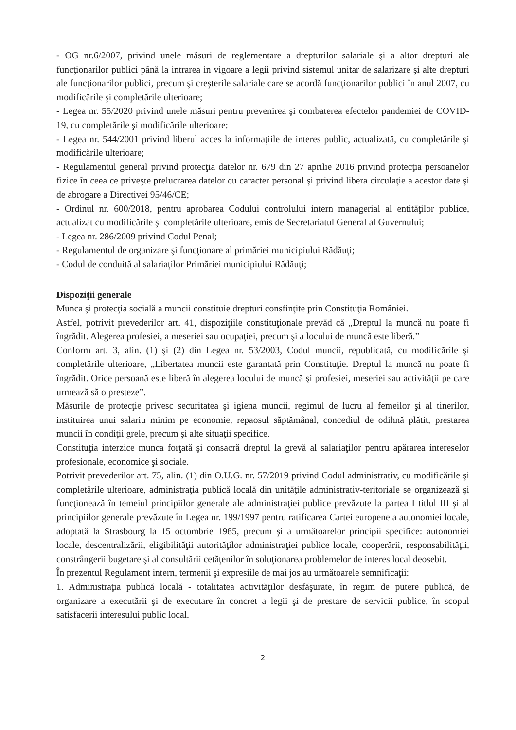- OG nr.6/2007, privind unele măsuri de reglementare a drepturilor salariale şi a altor drepturi ale funcţionarilor publici până la intrarea in vigoare a legii privind sistemul unitar de salarizare şi alte drepturi ale funcţionarilor publici, precum şi creşterile salariale care se acordă funcţionarilor publici în anul 2007, cu modificările şi completările ulterioare;
- Legea nr. 55/2020 privind unele măsuri pentru prevenirea şi combaterea efectelor pandemiei de COVID-19, cu completările şi modificările ulterioare;
- Legea nr. 544/2001 privind liberul acces la informaţiile de interes public, actualizată, cu completările şi modificările ulterioare;
- Regulamentul general privind protecţia datelor nr. 679 din 27 aprilie 2016 privind protecţia persoanelor fizice în ceea ce priveşte prelucrarea datelor cu caracter personal şi privind libera circulaţie a acestor date şi de abrogare a Directivei 95/46/CE;
- Ordinul nr. 600/2018, pentru aprobarea Codului controlului intern managerial al entităţilor publice, actualizat cu modificările şi completările ulterioare, emis de Secretariatul General al Guvernului;
- Legea nr. 286/2009 privind Codul Penal;
- Regulamentul de organizare şi funcţionare al primăriei municipiului Rădăuţi;
- Codul de conduită al salariaţilor Primăriei municipiului Rădăuţi;
Dispoziţii generale
Munca şi protecţia socială a muncii constituie drepturi consfinţite prin Constituţia României.
Astfel, potrivit prevederilor art. 41, dispoziţiile constituţionale prevăd că „Dreptul la muncă nu poate fi îngrădit. Alegerea profesiei, a meseriei sau ocupaţiei, precum şi a locului de muncă este liberă.”
Conform art. 3, alin. (1) şi (2) din Legea nr. 53/2003, Codul muncii, republicată, cu modificările şi completările ulterioare, „Libertatea muncii este garantată prin Constituţie. Dreptul la muncă nu poate fi îngrădit. Orice persoană este liberă în alegerea locului de muncă şi profesiei, meseriei sau activităţii pe care urmează să o presteze”.
Măsurile de protecţie privesc securitatea şi igiena muncii, regimul de lucru al femeilor şi al tinerilor, instituirea unui salariu minim pe economie, repaosul săptămânal, concediul de odihnă plătit, prestarea muncii în condiţii grele, precum şi alte situaţii specifice.
Constituţia interzice munca forţată şi consacră dreptul la grevă al salariaţilor pentru apărarea intereselor profesionale, economice şi sociale.
Potrivit prevederilor art. 75, alin. (1) din O.U.G. nr. 57/2019 privind Codul administrativ, cu modificările şi completările ulterioare, administraţia publică locală din unităţile administrativ-teritoriale se organizează şi funcţionează în temeiul principiilor generale ale administraţiei publice prevăzute la partea I titlul III şi al principiilor generale prevăzute în Legea nr. 199/1997 pentru ratificarea Cartei europene a autonomiei locale, adoptată la Strasbourg la 15 octombrie 1985, precum şi a următoarelor principii specifice: autonomiei locale, descentralizării, eligibilităţii autorităţilor administraţiei publice locale, cooperării, responsabilităţii, constrângerii bugetare şi al consultării cetăţenilor în soluţionarea problemelor de interes local deosebit.
În prezentul Regulament intern, termenii şi expresiile de mai jos au următoarele semnificaţii:
1. Administraţia publică locală - totalitatea activităţilor desfăşurate, în regim de putere publică, de organizare a executării şi de executare în concret a legii şi de prestare de servicii publice, în scopul satisfacerii interesului public local.
2